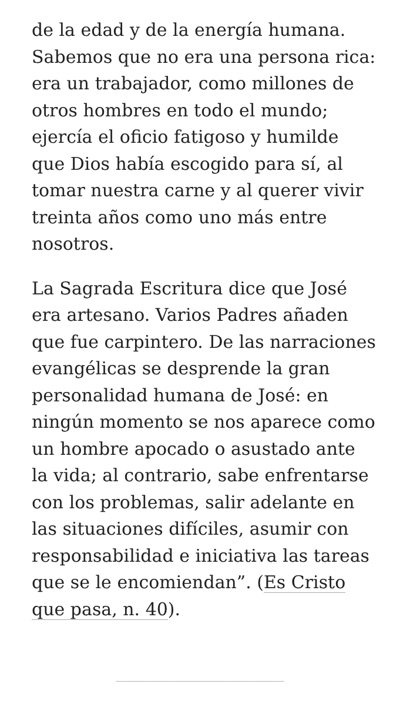de la edad y de la energía humana. Sabemos que no era una persona rica: era un trabajador, como millones de otros hombres en todo el mundo; ejercía el oficio fatigoso y humilde que Dios había escogido para sí, al tomar nuestra carne y al querer vivir treinta años como uno más entre nosotros.
La Sagrada Escritura dice que José era artesano. Varios Padres añaden que fue carpintero. De las narraciones evangélicas se desprende la gran personalidad humana de José: en ningún momento se nos aparece como un hombre apocado o asustado ante la vida; al contrario, sabe enfrentarse con los problemas, salir adelante en las situaciones difíciles, asumir con responsabilidad e iniciativa las tareas que se le encomiendan”. (Es Cristo que pasa, n. 40).